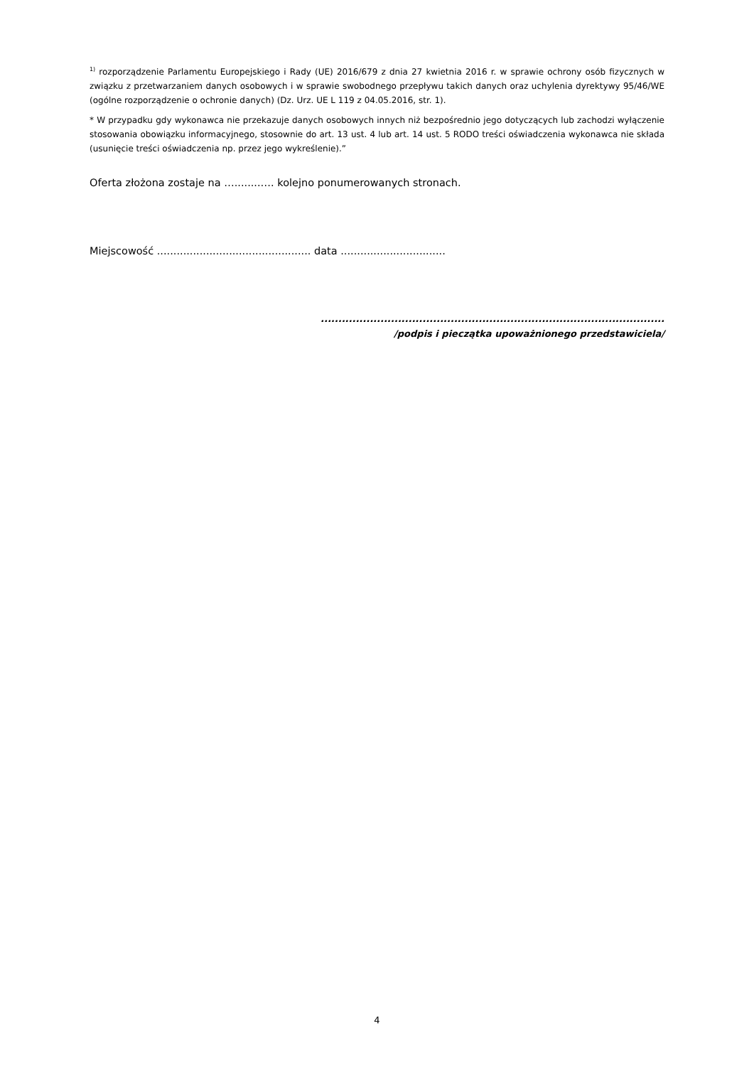<sup>1)</sup> rozporządzenie Parlamentu Europejskiego i Rady (UE) 2016/679 z dnia 27 kwietnia 2016 r. w sprawie ochrony osób fizycznych w związku z przetwarzaniem danych osobowych i w sprawie swobodnego przepływu takich danych oraz uchylenia dyrektywy 95/46/WE (ogólne rozporządzenie o ochronie danych) (Dz. Urz. UE L 119 z 04.05.2016, str. 1).
* W przypadku gdy wykonawca nie przekazuje danych osobowych innych niż bezpośrednio jego dotyczących lub zachodzi wyłączenie stosowania obowiązku informacyjnego, stosownie do art. 13 ust. 4 lub art. 14 ust. 5 RODO treści oświadczenia wykonawca nie składa (usunięcie treści oświadczenia np. przez jego wykreślenie).”
Oferta złożona zostaje na …........…. kolejno ponumerowanych stronach.
Miejscowość ............................................... data ................................
..................................................................................................
/podpis i pieczątka upoważnionego przedstawiciela/
4